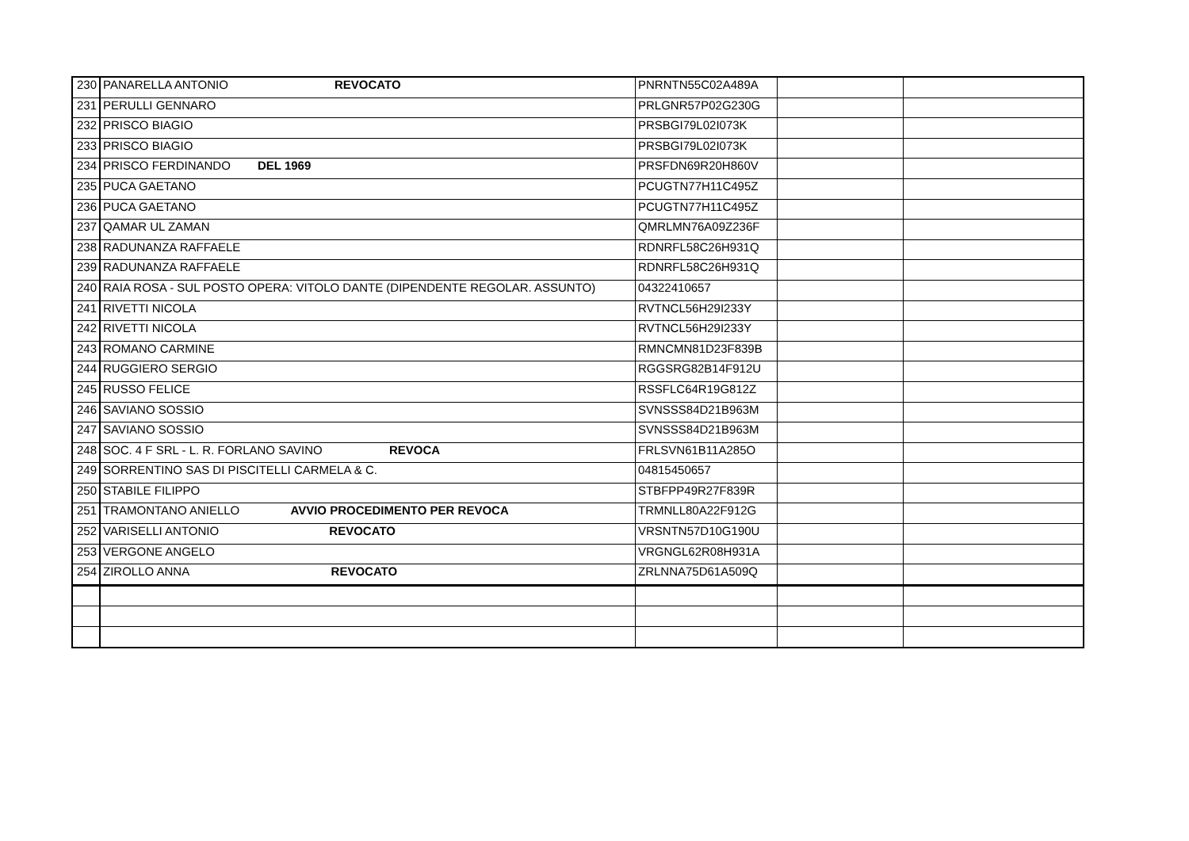| 230 | PANARELLA ANTONIO REVOCATO | PNRNTN55C02A489A | | |
| 231 | PERULLI GENNARO | PRLGNR57P02G230G | | |
| 232 | PRISCO BIAGIO | PRSBGI79L02I073K | | |
| 233 | PRISCO BIAGIO | PRSBGI79L02I073K | | |
| 234 | PRISCO FERDINANDO DEL 1969 | PRSFDN69R20H860V | | |
| 235 | PUCA GAETANO | PCUGTN77H11C495Z | | |
| 236 | PUCA GAETANO | PCUGTN77H11C495Z | | |
| 237 | QAMAR UL ZAMAN | QMRLMN76A09Z236F | | |
| 238 | RADUNANZA RAFFAELE | RDNRFL58C26H931Q | | |
| 239 | RADUNANZA RAFFAELE | RDNRFL58C26H931Q | | |
| 240 | RAIA ROSA - SUL POSTO OPERA: VITOLO DANTE (DIPENDENTE REGOLAR. ASSUNTO) | 04322410657 | | |
| 241 | RIVETTI NICOLA | RVTNCL56H29I233Y | | |
| 242 | RIVETTI NICOLA | RVTNCL56H29I233Y | | |
| 243 | ROMANO CARMINE | RMNCMN81D23F839B | | |
| 244 | RUGGIERO SERGIO | RGGSRG82B14F912U | | |
| 245 | RUSSO FELICE | RSSFLC64R19G812Z | | |
| 246 | SAVIANO SOSSIO | SVNSSS84D21B963M | | |
| 247 | SAVIANO SOSSIO | SVNSSS84D21B963M | | |
| 248 | SOC. 4 F SRL - L. R. FORLANO SAVINO REVOCA | FRLSVN61B11A285O | | |
| 249 | SORRENTINO SAS DI PISCITELLI CARMELA & C. | 04815450657 | | |
| 250 | STABILE FILIPPO | STBFPP49R27F839R | | |
| 251 | TRAMONTANO ANIELLO AVVIO PROCEDIMENTO PER REVOCA | TRMNLL80A22F912G | | |
| 252 | VARISELLI ANTONIO REVOCATO | VRSNTN57D10G190U | | |
| 253 | VERGONE ANGELO | VRGNGL62R08H931A | | |
| 254 | ZIROLLO ANNA REVOCATO | ZRLNNA75D61A509Q | | |